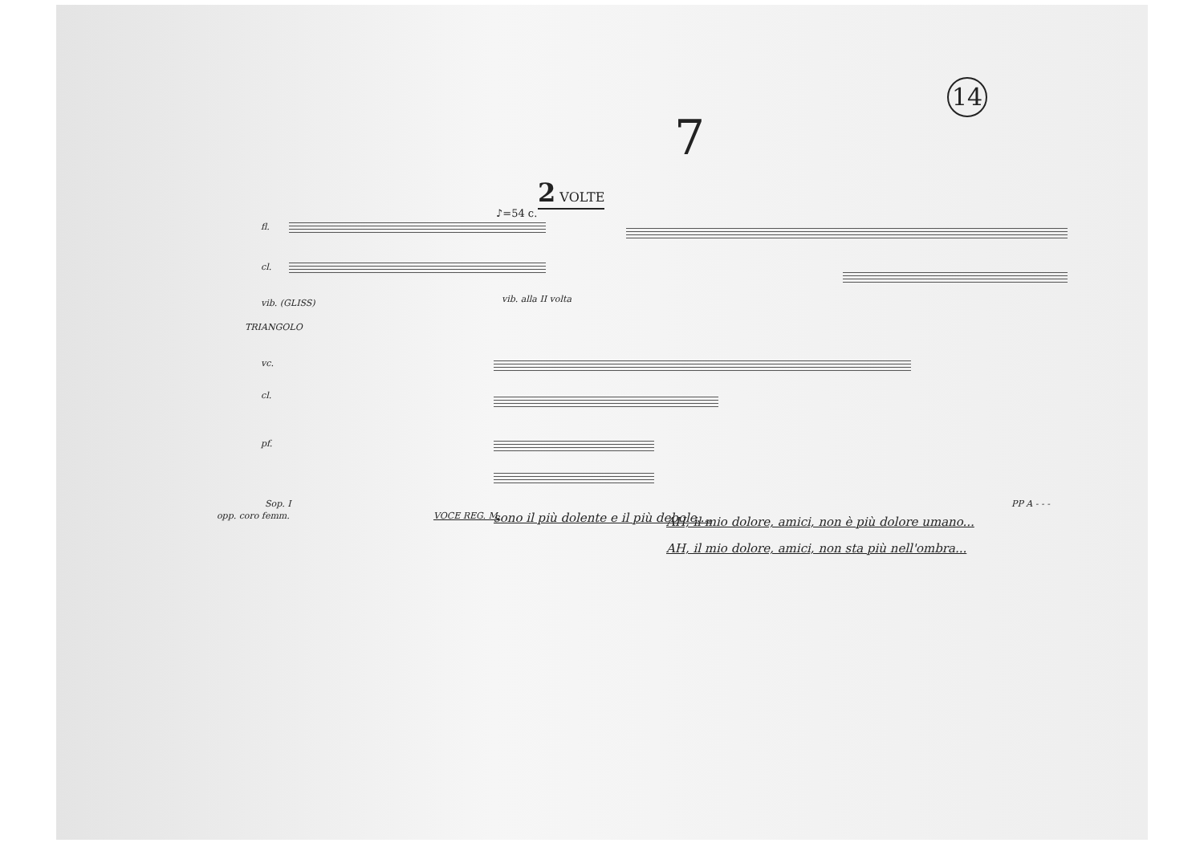14
7
2 VOLTE
♪=54 c.
fl.
cl.
vib. (GLISS)
TRIANGOLO
vc.
cl.
pf.
Sop. I
opp. coro femm.
vib. alla II volta
VOCE REG. M.
sono il più dolente e il più debole....
AH, il mio dolore, amici, non è più dolore umano...
AH, il mio dolore, amici, non sta più nell'ombra...
PP A - - -